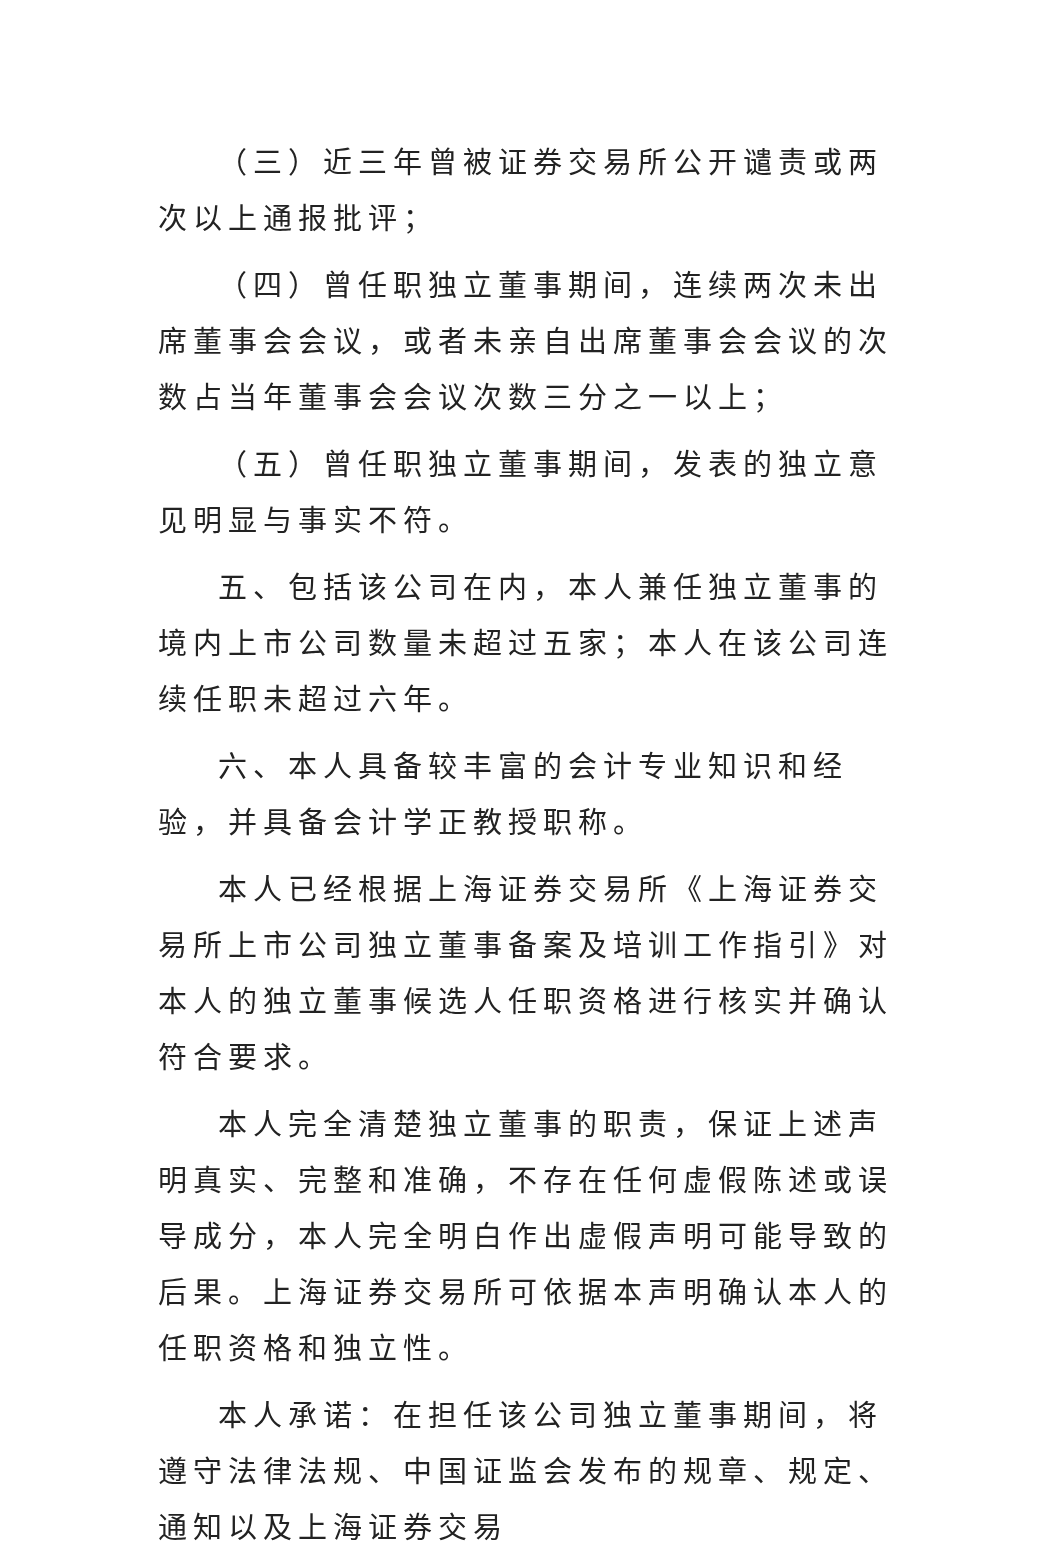（三）近三年曾被证券交易所公开谴责或两次以上通报批评；
（四）曾任职独立董事期间，连续两次未出席董事会会议，或者未亲自出席董事会会议的次数占当年董事会会议次数三分之一以上；
（五）曾任职独立董事期间，发表的独立意见明显与事实不符。
五、包括该公司在内，本人兼任独立董事的境内上市公司数量未超过五家；本人在该公司连续任职未超过六年。
六、本人具备较丰富的会计专业知识和经验，并具备会计学正教授职称。
本人已经根据上海证券交易所《上海证券交易所上市公司独立董事备案及培训工作指引》对本人的独立董事候选人任职资格进行核实并确认符合要求。
本人完全清楚独立董事的职责，保证上述声明真实、完整和准确，不存在任何虚假陈述或误导成分，本人完全明白作出虚假声明可能导致的后果。上海证券交易所可依据本声明确认本人的任职资格和独立性。
本人承诺：在担任该公司独立董事期间，将遵守法律法规、中国证监会发布的规章、规定、通知以及上海证券交易